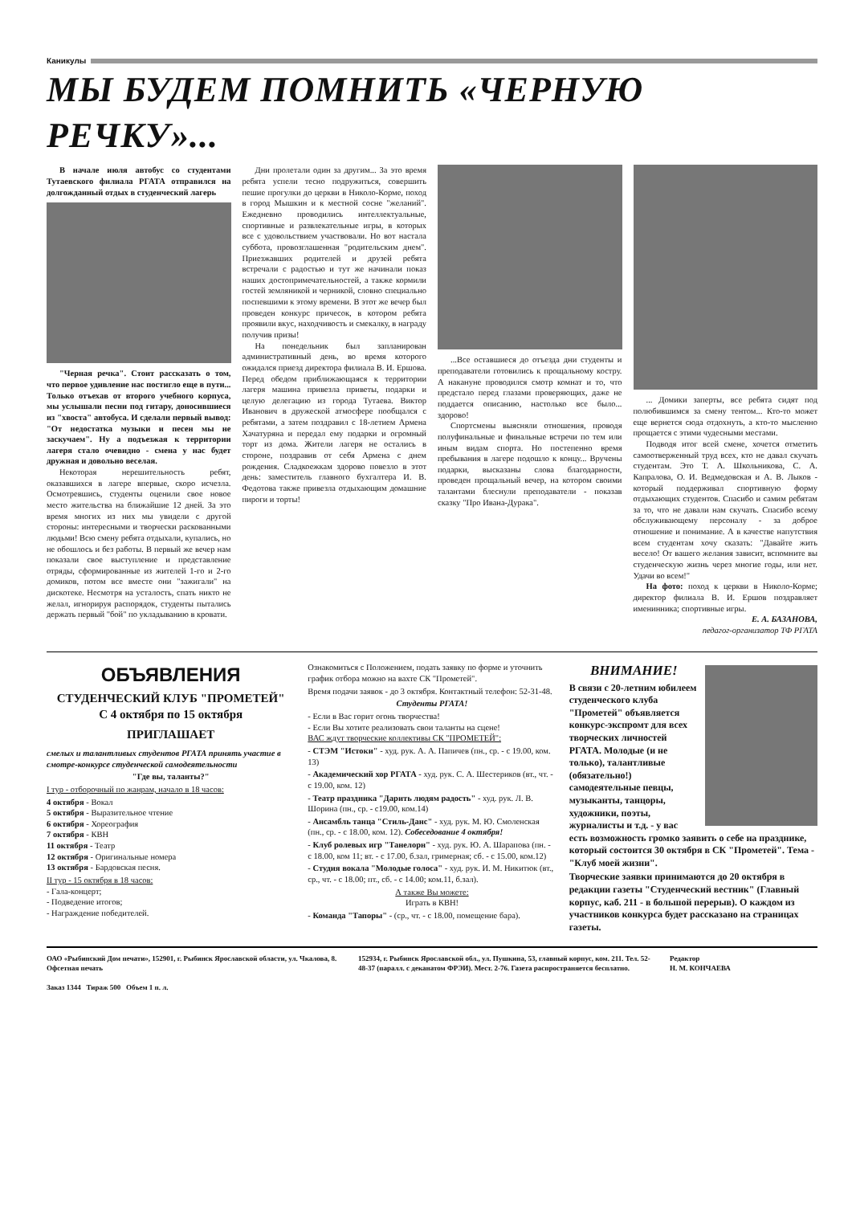Каникулы
МЫ БУДЕМ ПОМНИТЬ «ЧЕРНУЮ РЕЧКУ»...
В начале июля автобус со студентами Тутаевского филиала РГАТА отправился на долгожданный отдых в студенческий лагерь
"Черная речка". Стоит рассказать о том, что первое удивление нас постигло еще в пути... Только отъехав от второго учебного корпуса, мы услышали песни под гитару, доносившиеся из "хвоста" автобуса. И сделали первый вывод: "От недостатка музыки и песен мы не заскучаем". Ну а подъезжая к территории лагеря стало очевидно - смена у нас будет дружная и довольно веселая.
Некоторая нерешительность ребят, оказавшихся в лагере впервые, скоро исчезла. Осмотревшись, студенты оценили свое новое место жительства на ближайшие 12 дней. За это время многих из них мы увидели с другой стороны: интересными и творчески раскованными людьми! Всю смену ребята отдыхали, купались, но не обошлось и без работы. В первый же вечер нам показали свое выступление и представление отряды, сформированные из жителей 1-го и 2-го домиков, потом все вместе они "зажигали" на дискотеке. Несмотря на усталость, спать никто не желал, игнорируя распорядок, студенты пытались держать первый "бой" по укладыванию в кровати.
Дни пролетали один за другим... За это время ребята успели тесно подружиться, совершить пешие прогулки до церкви в Николо-Корме, поход в город Мышкин и к местной сосне "желаний". Ежедневно проводились интеллектуальные, спортивные и развлекательные игры, в которых все с удовольствием участвовали. Но вот настала суббота, провозглашенная "родительским днем". Приезжавших родителей и друзей ребята встречали с радостью и тут же начинали показ наших достопримечательностей, а также кормили гостей земляникой и черникой, словно специально поспевшими к этому времени. В этот же вечер был проведен конкурс причесок, в котором ребята проявили вкус, находчивость и смекалку, в награду получив призы!
На понедельник был запланирован административный день, во время которого ожидался приезд директора филиала В. И. Ершова. Перед обедом приближающаяся к территории лагеря машина привезла приветы, подарки и целую делегацию из города Тутаева. Виктор Иванович в дружеской атмосфере пообщался с ребятами, а затем поздравил с 18-летием Армена Хачатуряна и передал ему подарки и огромный торт из дома. Жители лагеря не остались в стороне, поздравив от себя Армена с днем рождения. Сладкоежкам здорово повезло в этот день: заместитель главного бухгалтера И. В. Федотова также привезла отдыхающим домашние пироги и торты!
...Все оставшиеся до отъезда дни студенты и преподаватели готовились к прощальному костру. А накануне проводился смотр комнат и то, что предстало перед глазами проверяющих, даже не поддается описанию, настолько все было... здорово!
Спортсмены выясняли отношения, проводя полуфинальные и финальные встречи по тем или иным видам спорта. Но постепенно время пребывания в лагере подошло к концу... Вручены подарки, высказаны слова благодарности, проведен прощальный вечер, на котором своими талантами блеснули преподаватели - показав сказку "Про Ивана-Дурака".
... Домики заперты, все ребята сидят под полюбившимся за смену тентом... Кто-то может еще вернется сюда отдохнуть, а кто-то мысленно прощается с этими чудесными местами.
Подводя итог всей смене, хочется отметить самоотверженный труд всех, кто не давал скучать студентам. Это Т. А. Школьникова, С. А. Капралова, О. И. Ведмедовская и А. В. Лыков - который поддерживал спортивную форму отдыхающих студентов. Спасибо и самим ребятам за то, что не давали нам скучать. Спасибо всему обслуживающему персоналу - за доброе отношение и понимание. А в качестве напутствия всем студентам хочу сказать: "Давайте жить весело! От вашего желания зависит, вспомните вы студенческую жизнь через многие годы, или нет. Удачи во всем!"
На фото: поход к церкви в Николо-Корме; директор филиала В. И. Ершов поздравляет именинника; спортивные игры.
Е. А. БАЗАНОВА,
педагог-организатор ТФ РГАТА
ОБЪЯВЛЕНИЯ
СТУДЕНЧЕСКИЙ КЛУБ "ПРОМЕТЕЙ"
С 4 октября по 15 октября
ПРИГЛАШАЕТ
смелых и талантливых студентов РГАТА принять участие в смотре-конкурсе студенческой самодеятельности
"Где вы, таланты?"
I тур - отборочный по жанрам, начало в 18 часов:
4 октября - Вокал
5 октября - Выразительное чтение
6 октября - Хореография
7 октября - КВН
11 октября - Театр
12 октября - Оригинальные номера
13 октября - Бардовская песня.
II тур - 15 октября в 18 часов:
- Гала-концерт;
- Подведение итогов;
- Награждение победителей.
Ознакомиться с Положением, подать заявку по форме и уточнить график отбора можно на вахте СК "Прометей".
Время подачи заявок - до 3 октября. Контактный телефон: 52-31-48.
Студенты РГАТА!
- Если в Вас горит огонь творчества!
- Если Вы хотите реализовать свои таланты на сцене!
ВАС ждут творческие коллективы СК "ПРОМЕТЕЙ":
- СТЭМ "Истоки" - худ. рук. А. А. Папичев (пн., ср. - с 19.00, ком. 13)
- Академический хор РГАТА - худ. рук. С. А. Шестериков (вт., чт. - с 19.00, ком. 12)
- Театр праздника "Дарить людям радость" - худ. рук. Л. В. Шорина (пн., ср. - с19.00, ком.14)
- Ансамбль танца "Стиль-Данс" - худ. рук. М. Ю. Смоленская (пн., ср. - с 18.00, ком. 12). Собеседование 4 октября!
- Клуб ролевых игр "Танелорн" - худ. рук. Ю. А. Шарапова (пн. - с 18.00, ком 11; вт. - с 17.00, б.зал, гримерная; сб. - с 15.00, ком.12)
- Студия вокала "Молодые голоса" - худ. рук. И. М. Никитюк (вт., ср., чт. - с 18.00; пт., сб. - с 14.00; ком.11, б.зал).
А также Вы можете:
Играть в КВН!
- Команда "Тапоры" - (ср., чт. - с 18.00, помещение бара).
ВНИМАНИЕ!
В связи с 20-летним юбилеем студенческого клуба "Прометей" объявляется конкурс-экспромт для всех творческих личностей РГАТА. Молодые (и не только), талантливые (обязательно!) самодеятельные певцы, музыканты, танцоры, художники, поэты, журналисты и т.д. - у вас есть возможность громко заявить о себе на празднике, который состоится 30 октября в СК "Прометей". Тема - "Клуб моей жизни".
Творческие заявки принимаются до 20 октября в редакции газеты "Студенческий вестник" (Главный корпус, каб. 211 - в большой перерыв). О каждом из участников конкурса будет рассказано на страницах газеты.
ОАО «Рыбинский Дом печати», 152901, г. Рыбинск Ярославской области, ул. Чкалова, 8. Офсетная печать
Заказ 1344 Тираж 500 Объем 1 п. л.
152934, г. Рыбинск Ярославской обл., ул. Пушкина, 53, главный корпус, ком. 211. Тел. 52-48-37 (паралл. с деканатом ФРЭИ). Мест. 2-76. Газета распространяется бесплатно.
Редактор
Н. М. КОНЧАЕВА